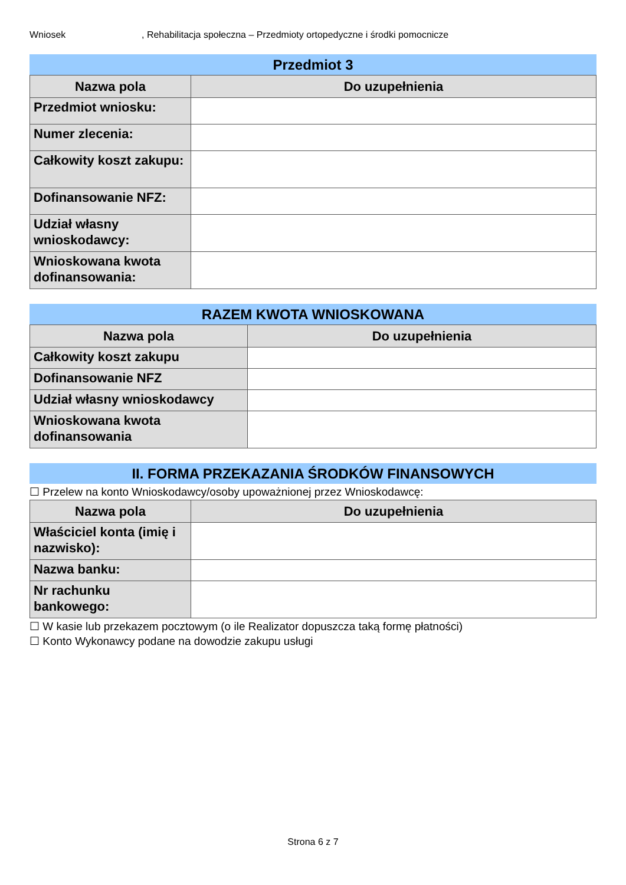Wniosek, Rehabilitacja społeczna – Przedmioty ortopedyczne i środki pomocnicze
Przedmiot 3
| Nazwa pola | Do uzupełnienia |
| --- | --- |
| Przedmiot wniosku: | |
| Numer zlecenia: | |
| Całkowity koszt zakupu: | |
| Dofinansowanie NFZ: | |
| Udział własny wnioskodawcy: | |
| Wnioskowana kwota dofinansowania: | |
RAZEM KWOTA WNIOSKOWANA
| Nazwa pola | Do uzupełnienia |
| --- | --- |
| Całkowity koszt zakupu | |
| Dofinansowanie NFZ | |
| Udział własny wnioskodawcy | |
| Wnioskowana kwota dofinansowania | |
II. FORMA PRZEKAZANIA ŚRODKÓW FINANSOWYCH
☐ Przelew na konto Wnioskodawcy/osoby upoważnionej przez Wnioskodawcę:
| Nazwa pola | Do uzupełnienia |
| --- | --- |
| Właściciel konta (imię i nazwisko): | |
| Nazwa banku: | |
| Nr rachunku bankowego: | |
☐ W kasie lub przekazem pocztowym (o ile Realizator dopuszcza taką formę płatności)
☐ Konto Wykonawcy podane na dowodzie zakupu usługi
Strona 6 z 7